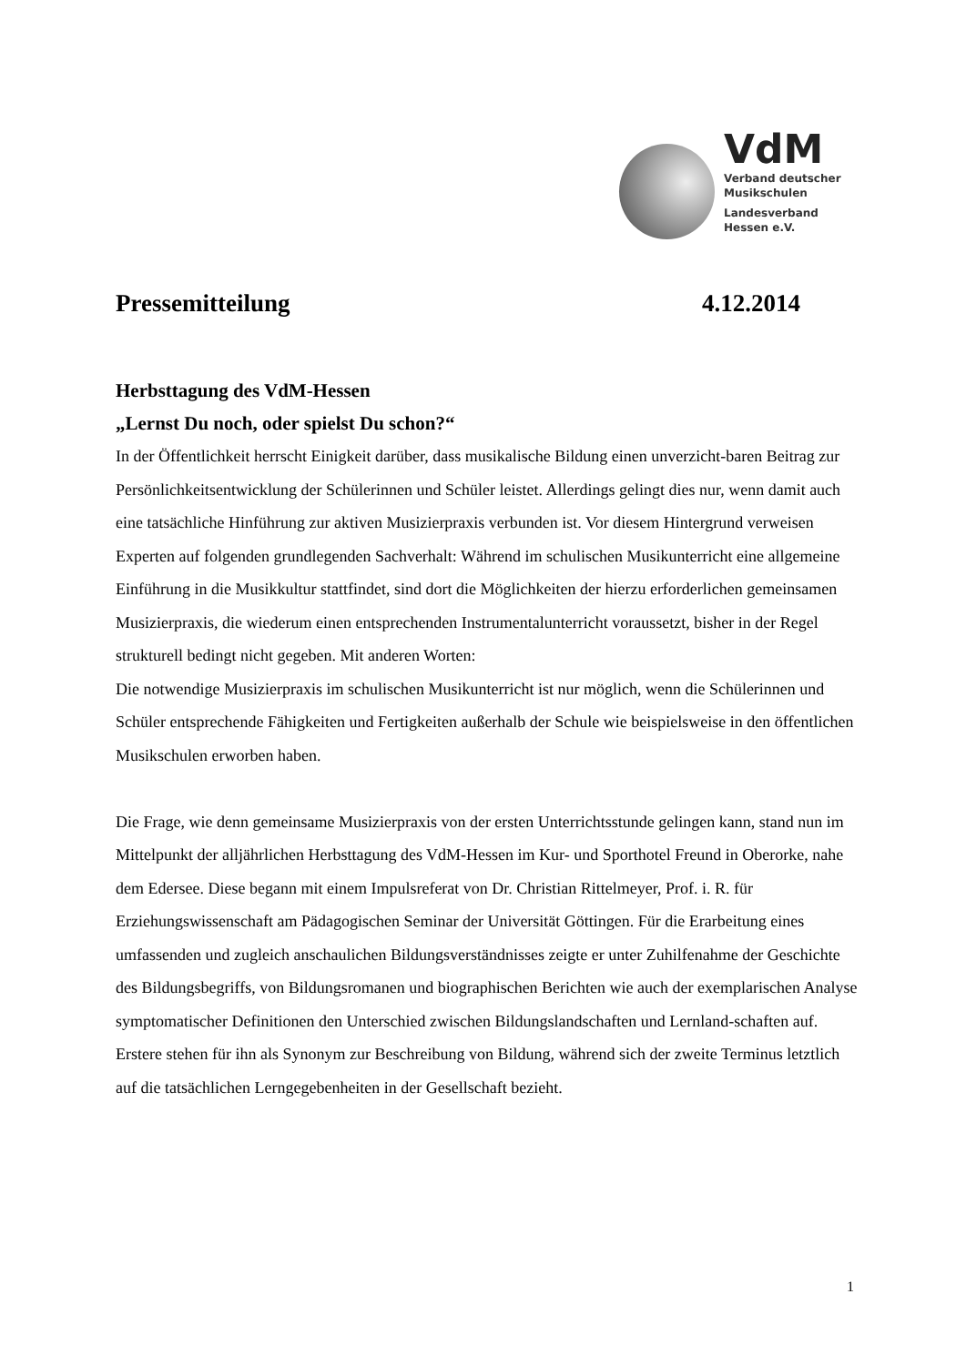VdM
Verband deutscher
Musikschulen
Landesverband
Hessen e.V.
Pressemitteilung 4.12.2014
Herbsttagung des VdM-Hessen
„Lernst Du noch, oder spielst Du schon?“
In der Öffentlichkeit herrscht Einigkeit darüber, dass musikalische Bildung einen unverzicht-baren Beitrag zur Persönlichkeitsentwicklung der Schülerinnen und Schüler leistet. Allerdings gelingt dies nur, wenn damit auch eine tatsächliche Hinführung zur aktiven Musizierpraxis verbunden ist. Vor diesem Hintergrund verweisen Experten auf folgenden grundlegenden Sachverhalt: Während im schulischen Musikunterricht eine allgemeine Einführung in die Musikkultur stattfindet, sind dort die Möglichkeiten der hierzu erforderlichen gemeinsamen Musizierpraxis, die wiederum einen entsprechenden Instrumentalunterricht voraussetzt, bisher in der Regel strukturell bedingt nicht gegeben. Mit anderen Worten:
Die notwendige Musizierpraxis im schulischen Musikunterricht ist nur möglich, wenn die Schülerinnen und Schüler entsprechende Fähigkeiten und Fertigkeiten außerhalb der Schule wie beispielsweise in den öffentlichen Musikschulen erworben haben.
Die Frage, wie denn gemeinsame Musizierpraxis von der ersten Unterrichtsstunde gelingen kann, stand nun im Mittelpunkt der alljährlichen Herbsttagung des VdM-Hessen im Kur- und Sporthotel Freund in Oberorke, nahe dem Edersee. Diese begann mit einem Impulsreferat von Dr. Christian Rittelmeyer, Prof. i. R. für Erziehungswissenschaft am Pädagogischen Seminar der Universität Göttingen. Für die Erarbeitung eines umfassenden und zugleich anschaulichen Bildungsverständnisses zeigte er unter Zuhilfenahme der Geschichte des Bildungsbegriffs, von Bildungsromanen und biographischen Berichten wie auch der exemplarischen Analyse symptomatischer Definitionen den Unterschied zwischen Bildungslandschaften und Lernland-schaften auf. Erstere stehen für ihn als Synonym zur Beschreibung von Bildung, während sich der zweite Terminus letztlich auf die tatsächlichen Lerngegebenheiten in der Gesellschaft bezieht.
1